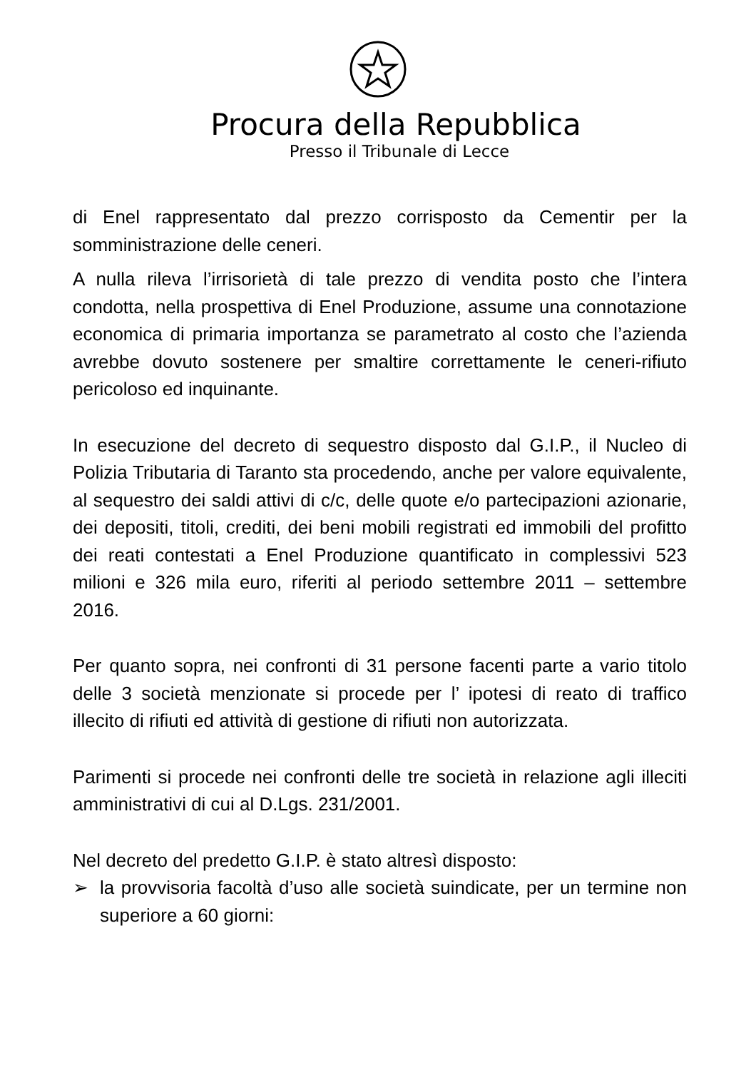Procura della Repubblica
Presso il Tribunale di Lecce
di Enel rappresentato dal prezzo corrisposto da Cementir per la somministrazione delle ceneri.
A nulla rileva l’irrisorietà di tale prezzo di vendita posto che l’intera condotta, nella prospettiva di Enel Produzione, assume una connotazione economica di primaria importanza se parametrato al costo che l’azienda avrebbe dovuto sostenere per smaltire correttamente le ceneri-rifiuto pericoloso ed inquinante.
In esecuzione del decreto di sequestro disposto dal G.I.P., il Nucleo di Polizia Tributaria di Taranto sta procedendo, anche per valore equivalente, al sequestro dei saldi attivi di c/c, delle quote e/o partecipazioni azionarie, dei depositi, titoli, crediti, dei beni mobili registrati ed immobili del profitto dei reati contestati a Enel Produzione quantificato in complessivi 523 milioni e 326 mila euro, riferiti al periodo settembre 2011 – settembre 2016.
Per quanto sopra, nei confronti di 31 persone facenti parte a vario titolo delle 3 società menzionate si procede per l’ ipotesi di reato di traffico illecito di rifiuti ed attività di gestione di rifiuti non autorizzata.
Parimenti si procede nei confronti delle tre società in relazione agli illeciti amministrativi di cui al D.Lgs. 231/2001.
Nel decreto del predetto G.I.P. è stato altresì disposto:
➢ la provvisoria facoltà d’uso alle società suindicate, per un termine non superiore a 60 giorni: